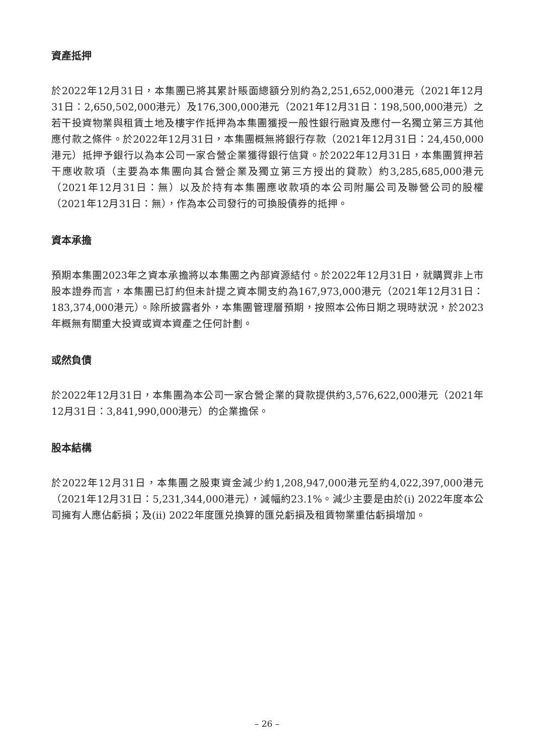資產抵押
於2022年12月31日，本集團已將其累計賬面總額分別約為2,251,652,000港元（2021年12月31日：2,650,502,000港元）及176,300,000港元（2021年12月31日：198,500,000港元）之若干投資物業與租賃土地及樓宇作抵押為本集團獲授一般性銀行融資及應付一名獨立第三方其他應付款之條件。於2022年12月31日，本集團概無將銀行存款（2021年12月31日：24,450,000港元）抵押予銀行以為本公司一家合營企業獲得銀行信貸。於2022年12月31日，本集團質押若干應收款項（主要為本集團向其合營企業及獨立第三方授出的貸款）約3,285,685,000港元（2021年12月31日：無）以及於持有本集團應收款項的本公司附屬公司及聯營公司的股權（2021年12月31日：無），作為本公司發行的可換股債券的抵押。
資本承擔
預期本集團2023年之資本承擔將以本集團之內部資源結付。於2022年12月31日，就購買非上市股本證券而言，本集團已訂約但未計提之資本開支約為167,973,000港元（2021年12月31日：183,374,000港元）。除所披露者外，本集團管理層預期，按照本公佈日期之現時狀況，於2023年概無有關重大投資或資本資產之任何計劃。
或然負債
於2022年12月31日，本集團為本公司一家合營企業的貸款提供約3,576,622,000港元（2021年12月31日：3,841,990,000港元）的企業擔保。
股本結構
於2022年12月31日，本集團之股東資金減少約1,208,947,000港元至約4,022,397,000港元（2021年12月31日：5,231,344,000港元），減幅約23.1%。減少主要是由於(i) 2022年度本公司擁有人應佔虧損；及(ii) 2022年度匯兑換算的匯兑虧損及租賃物業重估虧損增加。
– 26 –